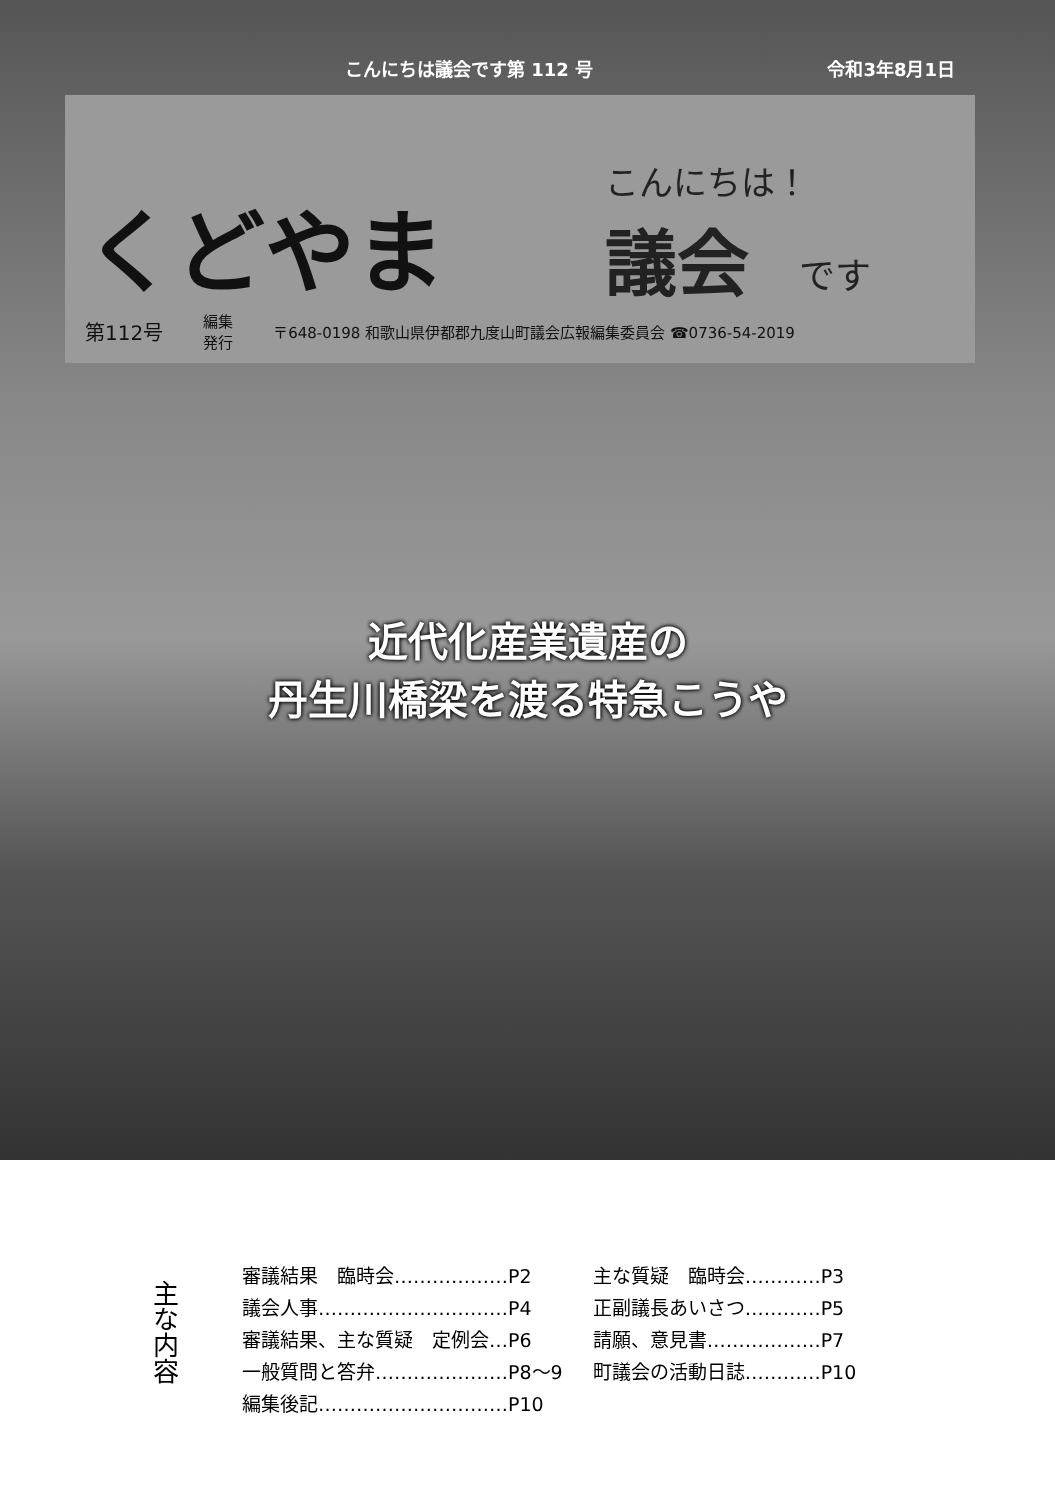こんにちは議会です第 112 号 令和3年8月1日
くどやま
こんにちは！
議会 です
第112号 編集
発行 〒648-0198 和歌山県伊都郡九度山町議会広報編集委員会 ☎0736-54-2019
近代化産業遺産の
丹生川橋梁を渡る特急こうや
主な内容
審議結果　臨時会………………P2
議会人事…………………………P4
審議結果、主な質疑　定例会…P6
一般質問と答弁…………………P8～9
編集後記…………………………P10
主な質疑　臨時会…………P3
正副議長あいさつ…………P5
請願、意見書………………P7
町議会の活動日誌…………P10